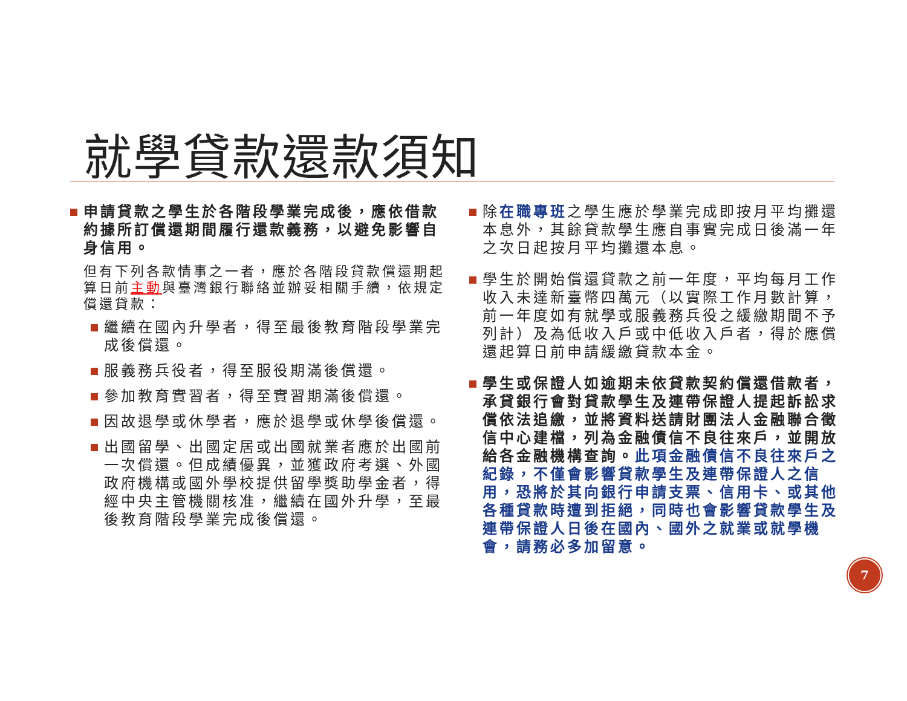就學貸款還款須知
申請貸款之學生於各階段學業完成後，應依借款約據所訂償還期間履行還款義務，以避免影響自身信用。
但有下列各款情事之一者，應於各階段貸款償還期起算日前主動與臺灣銀行聯絡並辦妥相關手續，依規定償還貸款：
繼續在國內升學者，得至最後教育階段學業完成後償還。
服義務兵役者，得至服役期滿後償還。
參加教育實習者，得至實習期滿後償還。
因故退學或休學者，應於退學或休學後償還。
出國留學、出國定居或出國就業者應於出國前一次償還。但成績優異，並獲政府考選、外國政府機構或國外學校提供留學獎助學金者，得經中央主管機關核准，繼續在國外升學，至最後教育階段學業完成後償還。
除在職專班之學生應於學業完成即按月平均攤還本息外，其餘貸款學生應自事實完成日後滿一年之次日起按月平均攤還本息。
學生於開始償還貸款之前一年度，平均每月工作收入未達新臺幣四萬元（以實際工作月數計算，前一年度如有就學或服義務兵役之緩繳期間不予列計）及為低收入戶或中低收入戶者，得於應償還起算日前申請緩繳貸款本金。
學生或保證人如逾期未依貸款契約償還借款者，承貸銀行會對貸款學生及連帶保證人提起訴訟求償依法追繳，並將資料送請財團法人金融聯合徵信中心建檔，列為金融債信不良往來戶，並開放給各金融機構查詢。此項金融債信不良往來戶之紀錄，不僅會影響貸款學生及連帶保證人之信用，恐將於其向銀行申請支票、信用卡、或其他各種貸款時遭到拒絕，同時也會影響貸款學生及連帶保證人日後在國內、國外之就業或就學機會，請務必多加留意。
7